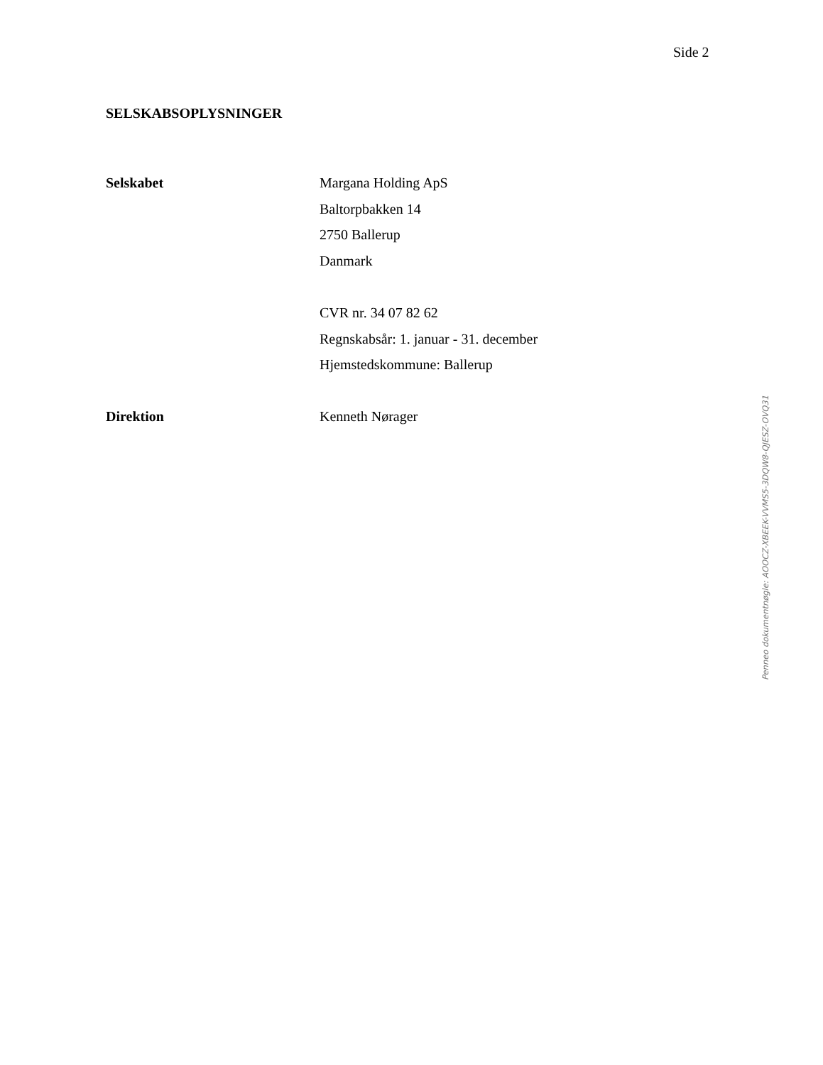Side 2
SELSKABSOPLYSNINGER
Selskabet
Margana Holding ApS
Baltorpbakken 14
2750 Ballerup
Danmark
CVR nr. 34 07 82 62
Regnskabsår: 1. januar - 31. december
Hjemstedskommune: Ballerup
Direktion
Kenneth Nørager
Penneo dokumentnøgle: AOOCZ-XBEEK-VVMS5-3DQW8-QJESZ-OVQ31